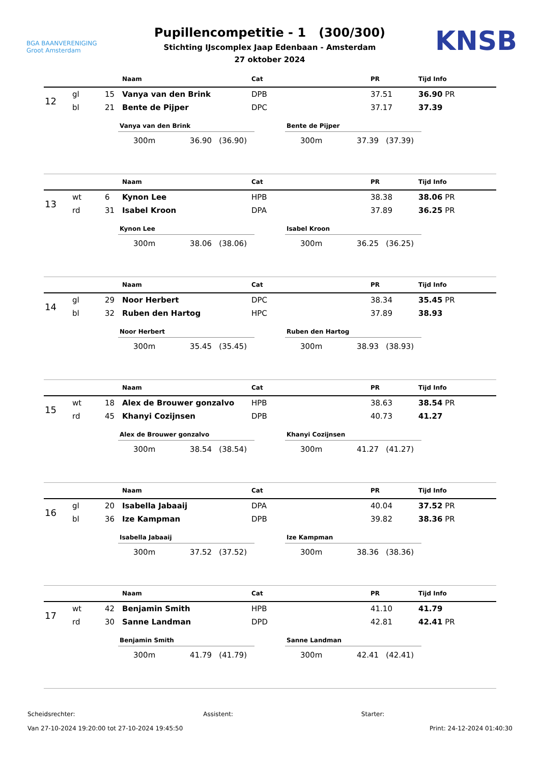BGA BAANVERENIGING
Groot Amsterdam
Pupillencompetitie - 1 (300/300)
Stichting IJscomplex Jaap Edenbaan - Amsterdam
27 oktober 2024
KNSB
| | | | Naam | Cat | PR | Tijd Info |
| --- | --- | --- | --- | --- | --- | --- |
| 12 | gl | 15 | Vanya van den Brink | DPB | 37.51 | 36.90 PR |
| | bl | 21 | Bente de Pijper | DPC | 37.17 | 37.39 |
Vanya van den Brink
300m 36.90 (36.90)
Bente de Pijper
300m 37.39 (37.39)
| | | | Naam | Cat | PR | Tijd Info |
| --- | --- | --- | --- | --- | --- | --- |
| 13 | wt | 6 | Kynon Lee | HPB | 38.38 | 38.06 PR |
| | rd | 31 | Isabel Kroon | DPA | 37.89 | 36.25 PR |
Kynon Lee
300m 38.06 (38.06)
Isabel Kroon
300m 36.25 (36.25)
| | | | Naam | Cat | PR | Tijd Info |
| --- | --- | --- | --- | --- | --- | --- |
| 14 | gl | 29 | Noor Herbert | DPC | 38.34 | 35.45 PR |
| | bl | 32 | Ruben den Hartog | HPC | 37.89 | 38.93 |
Noor Herbert
300m 35.45 (35.45)
Ruben den Hartog
300m 38.93 (38.93)
| | | | Naam | Cat | PR | Tijd Info |
| --- | --- | --- | --- | --- | --- | --- |
| 15 | wt | 18 | Alex de Brouwer gonzalvo | HPB | 38.63 | 38.54 PR |
| | rd | 45 | Khanyi Cozijnsen | DPB | 40.73 | 41.27 |
Alex de Brouwer gonzalvo
300m 38.54 (38.54)
Khanyi Cozijnsen
300m 41.27 (41.27)
| | | | Naam | Cat | PR | Tijd Info |
| --- | --- | --- | --- | --- | --- | --- |
| 16 | gl | 20 | Isabella Jabaaij | DPA | 40.04 | 37.52 PR |
| | bl | 36 | Ize Kampman | DPB | 39.82 | 38.36 PR |
Isabella Jabaaij
300m 37.52 (37.52)
Ize Kampman
300m 38.36 (38.36)
| | | | Naam | Cat | PR | Tijd Info |
| --- | --- | --- | --- | --- | --- | --- |
| 17 | wt | 42 | Benjamin Smith | HPB | 41.10 | 41.79 |
| | rd | 30 | Sanne Landman | DPD | 42.81 | 42.41 PR |
Benjamin Smith
300m 41.79 (41.79)
Sanne Landman
300m 42.41 (42.41)
Scheidsrechter: Assistent: Starter:
Van 27-10-2024 19:20:00 tot 27-10-2024 19:45:50 Print: 24-12-2024 01:40:30